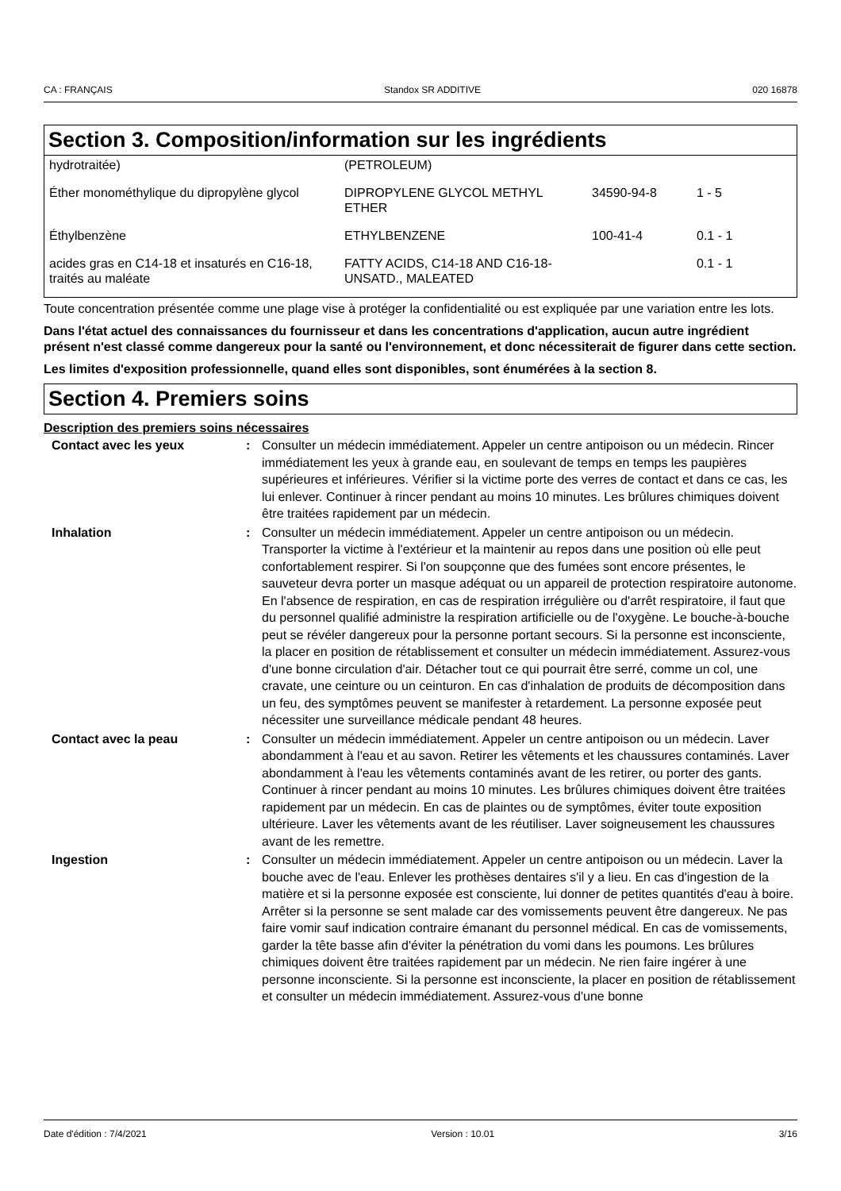CA : FRANÇAIS Standox SR ADDITIVE 020 16878
Section 3. Composition/information sur les ingrédients
| hydrotraitée) | (PETROLEUM) | | |
| Éther monométhylique du dipropylène glycol | DIPROPYLENE GLYCOL METHYL ETHER | 34590-94-8 | 1 - 5 |
| Éthylbenzène | ETHYLBENZENE | 100-41-4 | 0.1 - 1 |
| acides gras en C14-18 et insaturés en C16-18, traités au maléate | FATTY ACIDS, C14-18 AND C16-18-UNSATD., MALEATED | | 0.1 - 1 |
Toute concentration présentée comme une plage vise à protéger la confidentialité ou est expliquée par une variation entre les lots.
Dans l'état actuel des connaissances du fournisseur et dans les concentrations d'application, aucun autre ingrédient présent n'est classé comme dangereux pour la santé ou l'environnement, et donc nécessiterait de figurer dans cette section.
Les limites d'exposition professionnelle, quand elles sont disponibles, sont énumérées à la section 8.
Section 4. Premiers soins
Description des premiers soins nécessaires
| Contact avec les yeux | : | Consulter un médecin immédiatement. Appeler un centre antipoison ou un médecin. Rincer immédiatement les yeux à grande eau, en soulevant de temps en temps les paupières supérieures et inférieures. Vérifier si la victime porte des verres de contact et dans ce cas, les lui enlever. Continuer à rincer pendant au moins 10 minutes. Les brûlures chimiques doivent être traitées rapidement par un médecin. |
| Inhalation | : | Consulter un médecin immédiatement. Appeler un centre antipoison ou un médecin. Transporter la victime à l'extérieur et la maintenir au repos dans une position où elle peut confortablement respirer. Si l'on soupçonne que des fumées sont encore présentes, le sauveteur devra porter un masque adéquat ou un appareil de protection respiratoire autonome. En l'absence de respiration, en cas de respiration irrégulière ou d'arrêt respiratoire, il faut que du personnel qualifié administre la respiration artificielle ou de l'oxygène. Le bouche-à-bouche peut se révéler dangereux pour la personne portant secours. Si la personne est inconsciente, la placer en position de rétablissement et consulter un médecin immédiatement. Assurez-vous d'une bonne circulation d'air. Détacher tout ce qui pourrait être serré, comme un col, une cravate, une ceinture ou un ceinturon. En cas d'inhalation de produits de décomposition dans un feu, des symptômes peuvent se manifester à retardement. La personne exposée peut nécessiter une surveillance médicale pendant 48 heures. |
| Contact avec la peau | : | Consulter un médecin immédiatement. Appeler un centre antipoison ou un médecin. Laver abondamment à l'eau et au savon. Retirer les vêtements et les chaussures contaminés. Laver abondamment à l'eau les vêtements contaminés avant de les retirer, ou porter des gants. Continuer à rincer pendant au moins 10 minutes. Les brûlures chimiques doivent être traitées rapidement par un médecin. En cas de plaintes ou de symptômes, éviter toute exposition ultérieure. Laver les vêtements avant de les réutiliser. Laver soigneusement les chaussures avant de les remettre. |
| Ingestion | : | Consulter un médecin immédiatement. Appeler un centre antipoison ou un médecin. Laver la bouche avec de l'eau. Enlever les prothèses dentaires s'il y a lieu. En cas d'ingestion de la matière et si la personne exposée est consciente, lui donner de petites quantités d'eau à boire. Arrêter si la personne se sent malade car des vomissements peuvent être dangereux. Ne pas faire vomir sauf indication contraire émanant du personnel médical. En cas de vomissements, garder la tête basse afin d'éviter la pénétration du vomi dans les poumons. Les brûlures chimiques doivent être traitées rapidement par un médecin. Ne rien faire ingérer à une personne inconsciente. Si la personne est inconsciente, la placer en position de rétablissement et consulter un médecin immédiatement. Assurez-vous d'une bonne |
Date d'édition : 7/4/2021 Version : 10.01 3/16